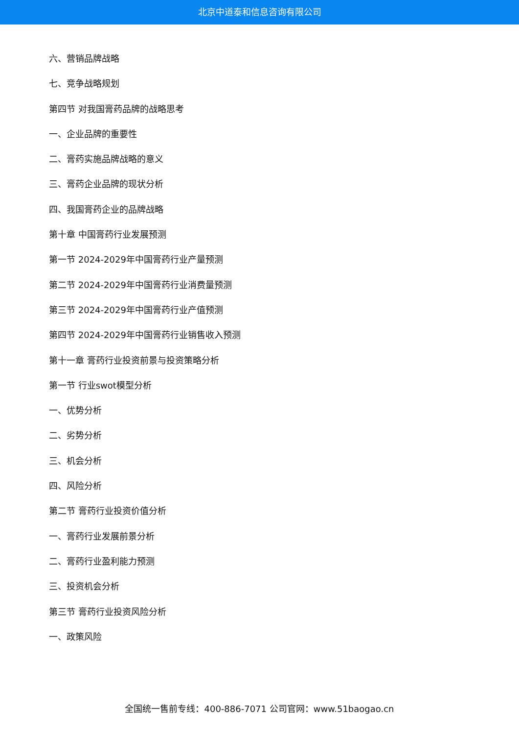北京中道泰和信息咨询有限公司
六、营销品牌战略
七、竞争战略规划
第四节 对我国膏药品牌的战略思考
一、企业品牌的重要性
二、膏药实施品牌战略的意义
三、膏药企业品牌的现状分析
四、我国膏药企业的品牌战略
第十章 中国膏药行业发展预测
第一节 2024-2029年中国膏药行业产量预测
第二节 2024-2029年中国膏药行业消费量预测
第三节 2024-2029年中国膏药行业产值预测
第四节 2024-2029年中国膏药行业销售收入预测
第十一章 膏药行业投资前景与投资策略分析
第一节 行业swot模型分析
一、优势分析
二、劣势分析
三、机会分析
四、风险分析
第二节 膏药行业投资价值分析
一、膏药行业发展前景分析
二、膏药行业盈利能力预测
三、投资机会分析
第三节 膏药行业投资风险分析
一、政策风险
全国统一售前专线：400-886-7071 公司官网：www.51baogao.cn